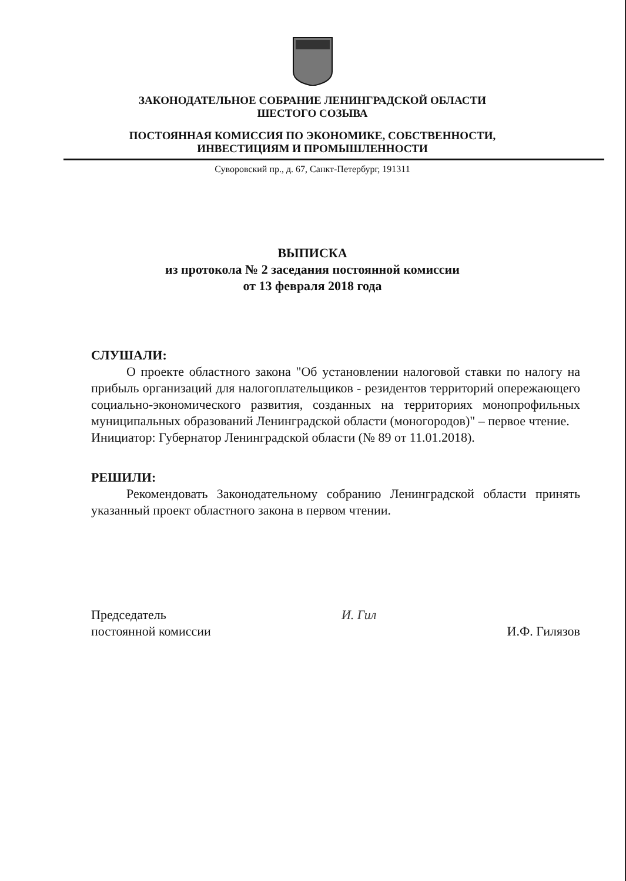ЗАКОНОДАТЕЛЬНОЕ СОБРАНИЕ ЛЕНИНГРАДСКОЙ ОБЛАСТИ
ШЕСТОГО СОЗЫВА
ПОСТОЯННАЯ КОМИССИЯ ПО ЭКОНОМИКЕ, СОБСТВЕННОСТИ,
ИНВЕСТИЦИЯМ И ПРОМЫШЛЕННОСТИ
Суворовский пр., д. 67, Санкт-Петербург, 191311
ВЫПИСКА
из протокола № 2 заседания постоянной комиссии
от 13 февраля 2018 года
СЛУШАЛИ:
О проекте областного закона "Об установлении налоговой ставки по налогу на прибыль организаций для налогоплательщиков - резидентов территорий опережающего социально-экономического развития, созданных на территориях монопрофильных муниципальных образований Ленинградской области (моногородов)" – первое чтение.
Инициатор: Губернатор Ленинградской области (№ 89 от 11.01.2018).
РЕШИЛИ:
Рекомендовать Законодательному собранию Ленинградской области принять указанный проект областного закона в первом чтении.
Председатель
постоянной комиссии
И. Гил
И.Ф. Гилязов